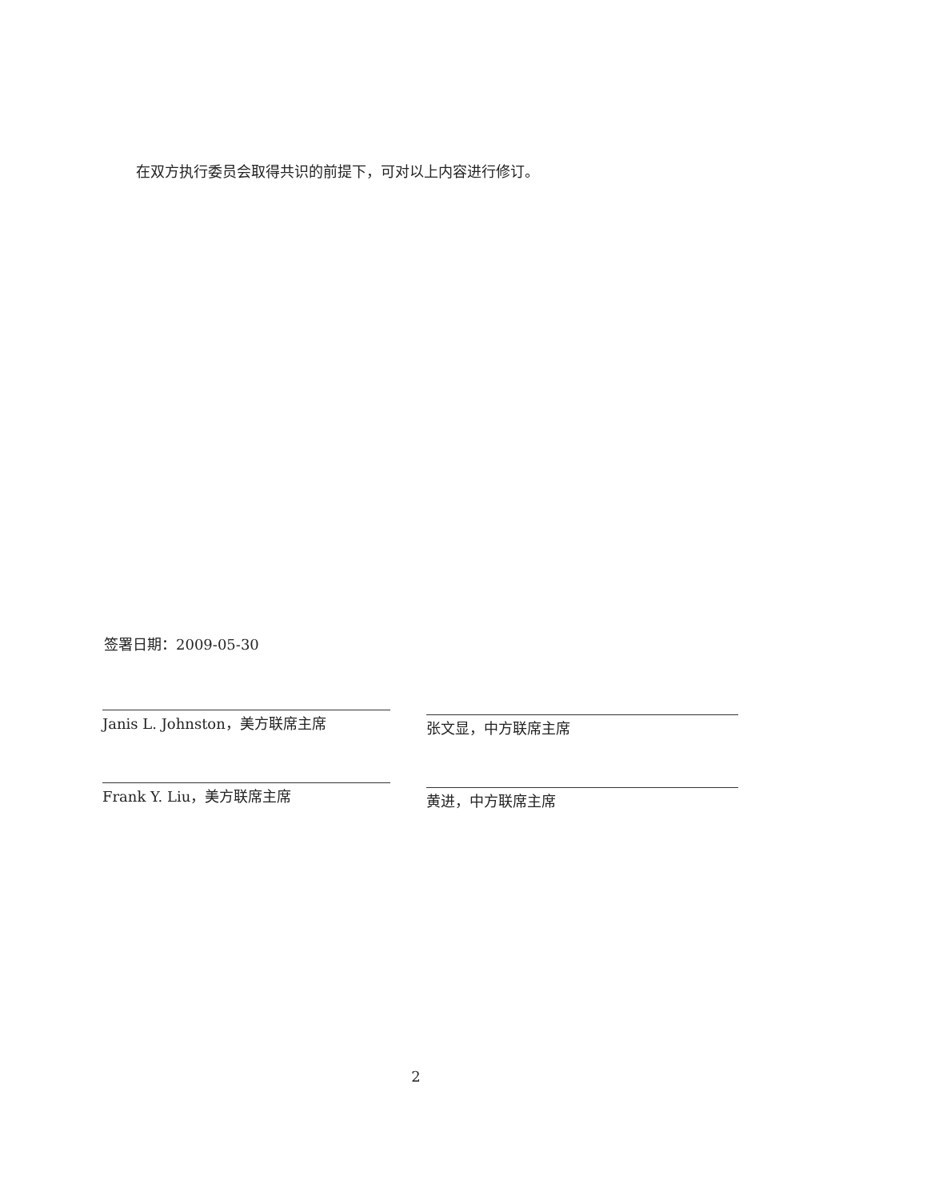在双方执行委员会取得共识的前提下，可对以上内容进行修订。
签署日期：2009-05-30
Janis L. Johnston，美方联席主席
Frank Y. Liu，美方联席主席
张文显，中方联席主席
黄进，中方联席主席
2